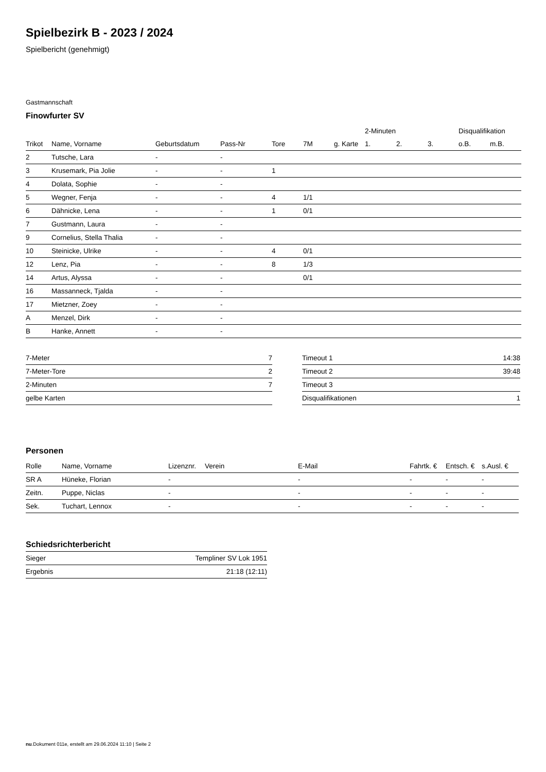Spielbezirk B - 2023 / 2024
Spielbericht (genehmigt)
Gastmannschaft
Finowfurter SV
| | | | | | | | 2-Minuten | | | Disqualifikation | |
| --- | --- | --- | --- | --- | --- | --- | --- | --- | --- | --- | --- |
| Trikot | Name, Vorname | Geburtsdatum | Pass-Nr | Tore | 7M | g. Karte | 1. | 2. | 3. | o.B. | m.B. |
| 2 | Tutsche, Lara | - | - | | | | | | | | |
| 3 | Krusemark, Pia Jolie | - | - | 1 | | | | | | | |
| 4 | Dolata, Sophie | - | - | | | | | | | | |
| 5 | Wegner, Fenja | - | - | 4 | 1/1 | | | | | | |
| 6 | Dähnicke, Lena | - | - | 1 | 0/1 | | | | | | |
| 7 | Gustmann, Laura | - | - | | | | | | | | |
| 9 | Cornelius, Stella Thalia | - | - | | | | | | | | |
| 10 | Steinicke, Ulrike | - | - | 4 | 0/1 | | | | | | |
| 12 | Lenz, Pia | - | - | 8 | 1/3 | | | | | | |
| 14 | Artus, Alyssa | - | - | | 0/1 | | | | | | |
| 16 | Massanneck, Tjalda | - | - | | | | | | | | |
| 17 | Mietzner, Zoey | - | - | | | | | | | | |
| A | Menzel, Dirk | - | - | | | | | | | | |
| B | Hanke, Annett | - | - | | | | | | | | |
| 7-Meter | 7 |
| 7-Meter-Tore | 2 |
| 2-Minuten | 7 |
| gelbe Karten | |
| Timeout 1 | 14:38 |
| Timeout 2 | 39:48 |
| Timeout 3 | |
| Disqualifikationen | 1 |
Personen
| Rolle | Name, Vorname | Lizenznr. | Verein | E-Mail | Fahrtk. € | Entsch. € | s.Ausl. € |
| --- | --- | --- | --- | --- | --- | --- | --- |
| SR A | Hüneke, Florian | - | | - | - | - | - |
| Zeitn. | Puppe, Niclas | - | | - | - | - | - |
| Sek. | Tuchart, Lennox | - | | - | - | - | - |
Schiedsrichterbericht
| Sieger | Templiner SV Lok 1951 |
| Ergebnis | 21:18 (12:11) |
nu.Dokument 011e, erstellt am 29.06.2024 11:10 | Seite 2